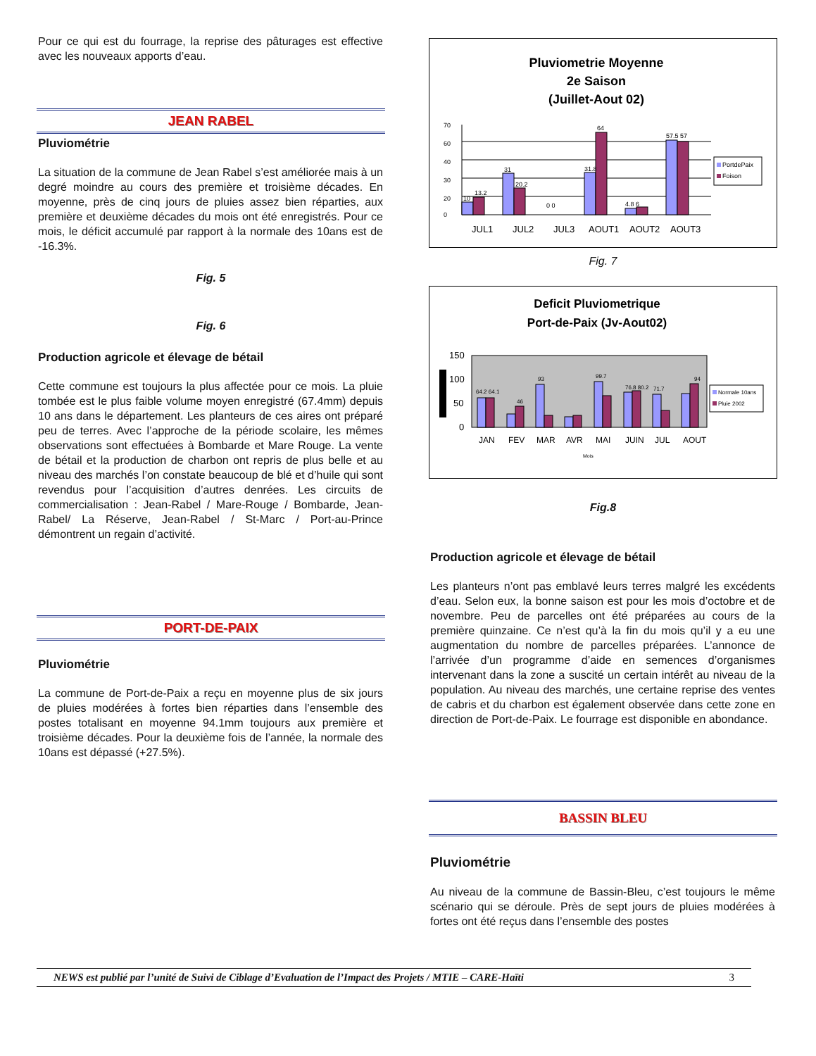Pour ce qui est du fourrage, la reprise des pâturages est effective avec les nouveaux apports d’eau.
JEAN RABEL
Pluviométrie
La situation de la commune de Jean Rabel s’est améliorée mais à un degré moindre au cours des première et troisième décades. En moyenne, près de cinq jours de pluies assez bien réparties, aux première et deuxième décades du mois ont été enregistrés. Pour ce mois, le déficit accumulé par rapport à la normale des 10ans est de -16.3%.
Fig. 5
Fig. 6
Production agricole et élevage de bétail
Cette commune est toujours la plus affectée pour ce mois. La pluie tombée est le plus faible volume moyen enregistré (67.4mm) depuis 10 ans dans le département. Les planteurs de ces aires ont préparé peu de terres. Avec l’approche de la période scolaire, les mêmes observations sont effectuées à Bombarde et Mare Rouge. La vente de bétail et la production de charbon ont repris de plus belle et au niveau des marchés l’on constate beaucoup de blé et d’huile qui sont revendus pour l’acquisition d’autres denrées. Les circuits de commercialisation : Jean-Rabel / Mare-Rouge / Bombarde, Jean-Rabel/ La Réserve, Jean-Rabel / St-Marc / Port-au-Prince démontrent un regain d’activité.
PORT-DE-PAIX
Pluviométrie
La commune de Port-de-Paix a reçu en moyenne plus de six jours de pluies modérées à fortes bien réparties dans l’ensemble des postes totalisant en moyenne 94.1mm toujours aux première et troisième décades. Pour la deuxième fois de l’année, la normale des 10ans est dépassé (+27.5%).
Pluviometrie Moyenne
2e Saison
(Juillet-Aout 02)
70
60
40
30
20
0
10
13.2
31
20.2
0 0
31.8
64
4.8 6
57.5 57
JUL1
JUL2
JUL3
AOUT1
AOUT2
AOUT3
PortdePaix
Foison
Fig. 7
Deficit Pluviometrique
Port-de-Paix (Jv-Aout02)
150
100
50
0
64.2 64.1
46
93
99.7
76.8 80.2
71.7
94
JAN
FEV
MAR
AVR
MAI
JUIN
JUL
AOUT
Mois
Normale 10ans
Pluie 2002
Fig.8
Production agricole et élevage de bétail
Les planteurs n’ont pas emblavé leurs terres malgré les excédents d’eau. Selon eux, la bonne saison est pour les mois d’octobre et de novembre. Peu de parcelles ont été préparées au cours de la première quinzaine. Ce n’est qu’à la fin du mois qu’il y a eu une augmentation du nombre de parcelles préparées. L’annonce de l’arrivée d’un programme d’aide en semences d’organismes intervenant dans la zone a suscité un certain intérêt au niveau de la population. Au niveau des marchés, une certaine reprise des ventes de cabris et du charbon est également observée dans cette zone en direction de Port-de-Paix. Le fourrage est disponible en abondance.
BASSIN BLEU
Pluviométrie
Au niveau de la commune de Bassin-Bleu, c’est toujours le même scénario qui se déroule. Près de sept jours de pluies modérées à fortes ont été reçus dans l’ensemble des postes
NEWS est publié par l’unité de Suivi de Ciblage d’Evaluation de l’Impact des Projets / MTIE – CARE-Haïti 3